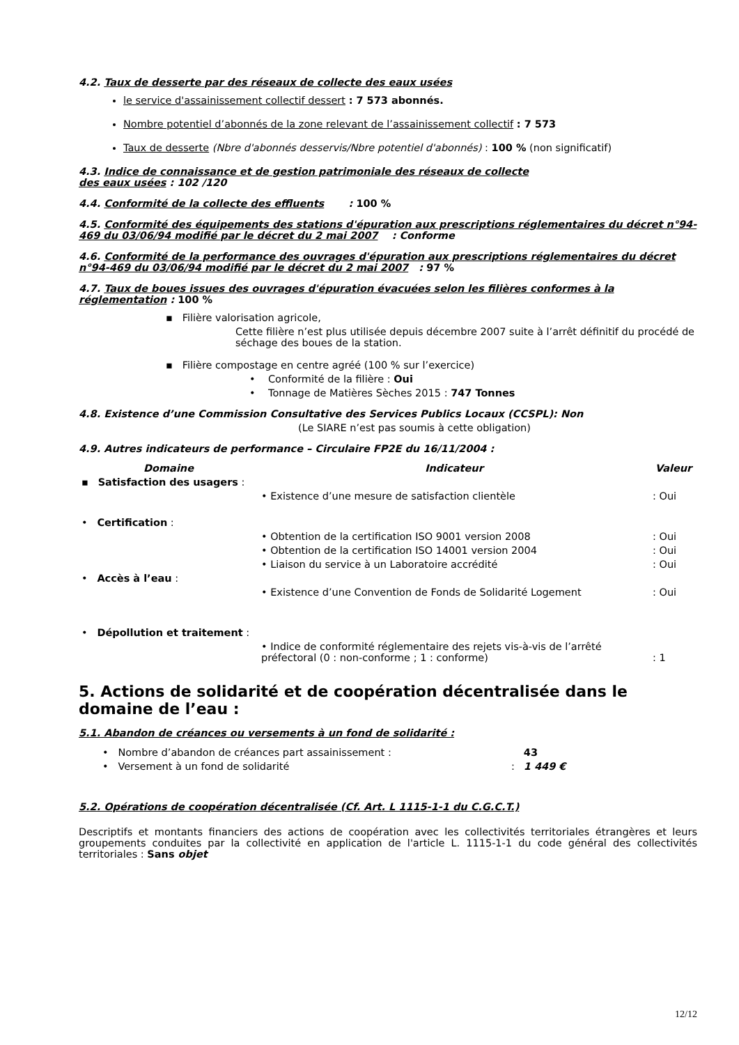4.2. Taux de desserte par des réseaux de collecte des eaux usées
le service d'assainissement collectif dessert : 7 573 abonnés.
Nombre potentiel d’abonnés de la zone relevant de l’assainissement collectif : 7 573
Taux de desserte (Nbre d'abonnés desservis/Nbre potentiel d'abonnés) : 100 % (non significatif)
4.3. Indice de connaissance et de gestion patrimoniale des réseaux de collecte
des eaux usées : 102 /120
4.4. Conformité de la collecte des effluents : 100 %
4.5. Conformité des équipements des stations d'épuration aux prescriptions réglementaires du décret n°94-469 du 03/06/94 modifié par le décret du 2 mai 2007 : Conforme
4.6. Conformité de la performance des ouvrages d'épuration aux prescriptions réglementaires du décret n°94-469 du 03/06/94 modifié par le décret du 2 mai 2007 : 97 %
4.7. Taux de boues issues des ouvrages d'épuration évacuées selon les filières conformes à la réglementation : 100 %
▪ Filière valorisation agricole,
Cette filière n’est plus utilisée depuis décembre 2007 suite à l’arrêt définitif du procédé de séchage des boues de la station.
▪ Filière compostage en centre agréé (100 % sur l’exercice)
• Conformité de la filière : Oui
• Tonnage de Matières Sèches 2015 : 747 Tonnes
4.8. Existence d’une Commission Consultative des Services Publics Locaux (CCSPL): Non
(Le SIARE n’est pas soumis à cette obligation)
4.9. Autres indicateurs de performance – Circulaire FP2E du 16/11/2004 :
| Domaine | Indicateur | Valeur |
| --- | --- | --- |
| ▪ Satisfaction des usagers : | | |
| | • Existence d’une mesure de satisfaction clientèle | : Oui |
| • Certification : | | |
| | • Obtention de la certification ISO 9001 version 2008 | : Oui |
| | • Obtention de la certification ISO 14001 version 2004 | : Oui |
| | • Liaison du service à un Laboratoire accrédité | : Oui |
| • Accès à l’eau : | | |
| | • Existence d’une Convention de Fonds de Solidarité Logement | : Oui |
| • Dépollution et traitement : | | |
| | • Indice de conformité réglementaire des rejets vis-à-vis de l’arrêté préfectoral (0 : non-conforme ; 1 : conforme) | : 1 |
5. Actions de solidarité et de coopération décentralisée dans le domaine de l’eau :
5.1. Abandon de créances ou versements à un fond de solidarité :
| • Nombre d’abandon de créances part assainissement : | | 43 |
| • Versement à un fond de solidarité | : | 1 449 € |
5.2. Opérations de coopération décentralisée (Cf. Art. L 1115-1-1 du C.G.C.T.)
Descriptifs et montants financiers des actions de coopération avec les collectivités territoriales étrangères et leurs groupements conduites par la collectivité en application de l'article L. 1115-1-1 du code général des collectivités territoriales : Sans objet
12/12